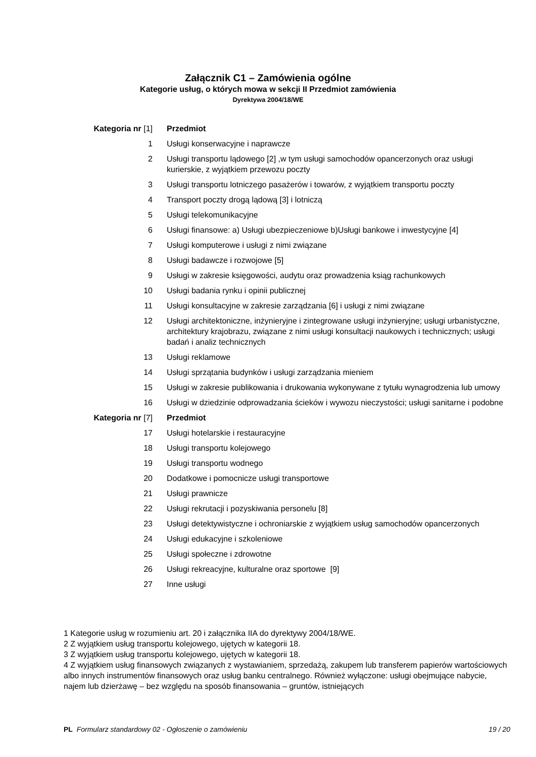Załącznik C1 – Zamówienia ogólne
Kategorie usług, o których mowa w sekcji II Przedmiot zamówienia
Dyrektywa 2004/18/WE
| Kategoria nr [1] | Przedmiot |
| --- | --- |
| 1 | Usługi konserwacyjne i naprawcze |
| 2 | Usługi transportu lądowego [2] ,w tym usługi samochodów opancerzonych oraz usługi kurierskie, z wyjątkiem przewozu poczty |
| 3 | Usługi transportu lotniczego pasażerów i towarów, z wyjątkiem transportu poczty |
| 4 | Transport poczty drogą lądową [3] i lotniczą |
| 5 | Usługi telekomunikacyjne |
| 6 | Usługi finansowe: a) Usługi ubezpieczeniowe b)Usługi bankowe i inwestycyjne [4] |
| 7 | Usługi komputerowe i usługi z nimi związane |
| 8 | Usługi badawcze i rozwojowe [5] |
| 9 | Usługi w zakresie księgowości, audytu oraz prowadzenia ksiąg rachunkowych |
| 10 | Usługi badania rynku i opinii publicznej |
| 11 | Usługi konsultacyjne w zakresie zarządzania [6] i usługi z nimi związane |
| 12 | Usługi architektoniczne, inżynieryjne i zintegrowane usługi inżynieryjne; usługi urbanistyczne, architektury krajobrazu, związane z nimi usługi konsultacji naukowych i technicznych; usługi badań i analiz technicznych |
| 13 | Usługi reklamowe |
| 14 | Usługi sprzątania budynków i usługi zarządzania mieniem |
| 15 | Usługi w zakresie publikowania i drukowania wykonywane z tytułu wynagrodzenia lub umowy |
| 16 | Usługi w dziedzinie odprowadzania ścieków i wywozu nieczystości; usługi sanitarne i podobne |
| Kategoria nr [7] | Przedmiot |
| 17 | Usługi hotelarskie i restauracyjne |
| 18 | Usługi transportu kolejowego |
| 19 | Usługi transportu wodnego |
| 20 | Dodatkowe i pomocnicze usługi transportowe |
| 21 | Usługi prawnicze |
| 22 | Usługi rekrutacji i pozyskiwania personelu [8] |
| 23 | Usługi detektywistyczne i ochroniarskie z wyjątkiem usług samochodów opancerzonych |
| 24 | Usługi edukacyjne i szkoleniowe |
| 25 | Usługi społeczne i zdrowotne |
| 26 | Usługi rekreacyjne, kulturalne oraz sportowe [9] |
| 27 | Inne usługi |
1 Kategorie usług w rozumieniu art. 20 i załącznika IIA do dyrektywy 2004/18/WE.
2 Z wyjątkiem usług transportu kolejowego, ujętych w kategorii 18.
3 Z wyjątkiem usług transportu kolejowego, ujętych w kategorii 18.
4 Z wyjątkiem usług finansowych związanych z wystawianiem, sprzedażą, zakupem lub transferem papierów wartościowych albo innych instrumentów finansowych oraz usług banku centralnego. Również wyłączone: usługi obejmujące nabycie, najem lub dzierżawę – bez względu na sposób finansowania – gruntów, istniejących
PL Formularz standardowy 02 - Ogłoszenie o zamówieniu 19 / 20